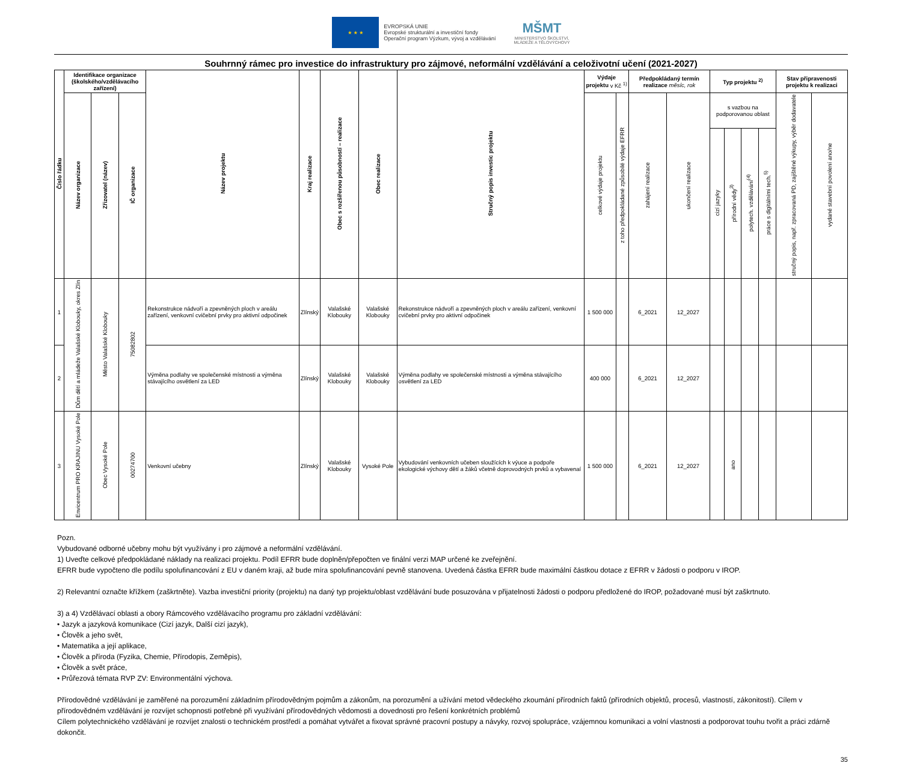★ ★ ★
EVROPSKÁ UNIE
Evropské strukturální a investiční fondy
Operační program Výzkum, vývoj a vzdělávání
MŠMT
MINISTERSTVO ŠKOLSTVÍ,
MLÁDEŽE A TĚLOVÝCHOVY
Souhrnný rámec pro investice do infrastruktury pro zájmové, neformální vzdělávání a celoživotní učení (2021-2027)
| Číslo řádku | Identifikace organizace (školského/vzdělávacího zařízení) | | | Název projektu | Kraj realizace | Obec s rozšířenou působností – realizace | Obec realizace | Stručný popis investic projektu | Výdaje projektu v Kč <sup>1)</sup> | | Předpokládaný termín realizace měsíc, rok | | Typ projektu <sup>2)</sup> | | | | Stav připravenosti projektu k realizaci | |
| --- | --- | --- | --- | --- | --- | --- | --- | --- | --- | --- | --- | --- | --- | --- | --- | --- | --- | --- |
| | Název organizace | Zřizovatel (název) | IČ organizace | | | | | | celkové výdaje projektu | z toho předpokládané způsobilé výdaje EFRR | zahájení realizace | ukončení realizace | s vazbou na podporovanou oblast | | | | stručný popis, např. zpracovaná PD, zajištěné výkupy, výběr dodavatele | vydané stavební povolení ano/ne |
| | | | | | | | | | | | | | cizí jazyky | přírodní vědy<sup>3)</sup> | polytech. vzdělávání<sup>(4)</sup> | práce s digitálními tech.<sup>5)</sup> | | |
| 1 | Dům dětí a mládeže Valašské Klobouky, okres Zlín | Město Valašské Klobouky | 75082802 | Rekonstrukce nádvoří a zpevněných ploch v areálu zařízení, venkovní cvičební prvky pro aktivní odpočinek | Zlínský | Valašské Klobouky | Valašské Klobouky | Rekonstrukce nádvoří a zpevněných ploch v areálu zařízení, venkovní cvičební prvky pro aktivní odpočinek | 1 500 000 | | 6_2021 | 12_2027 | | | | | | |
| 2 | | | | Výměna podlahy ve společenské místnosti a výměna stávajícího osvětlení za LED | Zlínský | Valašské Klobouky | Valašské Klobouky | Výměna podlahy ve společenské místnosti a výměna stávajícího osvětlení za LED | 400 000 | | 6_2021 | 12_2027 | | | | | | |
| 3 | Envicentrum PRO KRAJINU Vysoké Pole | Obec Vysoké Pole | 00274700 | Venkovní učebny | Zlínský | Valašské Klobouky | Vysoké Pole | Vybudování venkovních učeben sloužících k výuce a podpoře ekologické výchovy dětí a žáků včetně doprovodných prvků a vybavenaí | 1 500 000 | | 6_2021 | 12_2027 | | ano | | | | |
Pozn.
Vybudované odborné učebny mohu být využívány i pro zájmové a neformální vzdělávání.
1) Uveďte celkové předpokládané náklady na realizaci projektu. Podíl EFRR bude doplněn/přepočten ve finální verzi MAP určené ke zveřejnění.
EFRR bude vypočteno dle podílu spolufinancování z EU v daném kraji, až bude míra spolufinancování pevně stanovena. Uvedená částka EFRR bude maximální částkou dotace z EFRR v žádosti o podporu v IROP.
2) Relevantní označte křížkem (zaškrtněte). Vazba investiční priority (projektu) na daný typ projektu/oblast vzdělávání bude posuzována v přijatelnosti žádosti o podporu předložené do IROP, požadované musí být zaškrtnuto.
3) a 4) Vzdělávací oblasti a obory Rámcového vzdělávacího programu pro základní vzdělávání:
• Jazyk a jazyková komunikace (Cizí jazyk, Další cizí jazyk),
• Člověk a jeho svět,
• Matematika a její aplikace,
• Člověk a příroda (Fyzika, Chemie, Přírodopis, Zeměpis),
• Člověk a svět práce,
• Průřezová témata RVP ZV: Environmentální výchova.
Přírodovědné vzdělávání je zaměřené na porozumění základním přírodovědným pojmům a zákonům, na porozumění a užívání metod vědeckého zkoumání přírodních faktů (přírodních objektů, procesů, vlastností, zákonitostí). Cílem v přírodovědném vzdělávání je rozvíjet schopnosti potřebné při využívání přírodovědných vědomosti a dovednosti pro řešení konkrétních problémů
Cílem polytechnického vzdělávání je rozvíjet znalosti o technickém prostředí a pomáhat vytvářet a fixovat správné pracovní postupy a návyky, rozvoj spolupráce, vzájemnou komunikaci a volní vlastnosti a podporovat touhu tvořit a práci zdárně dokončit.
35